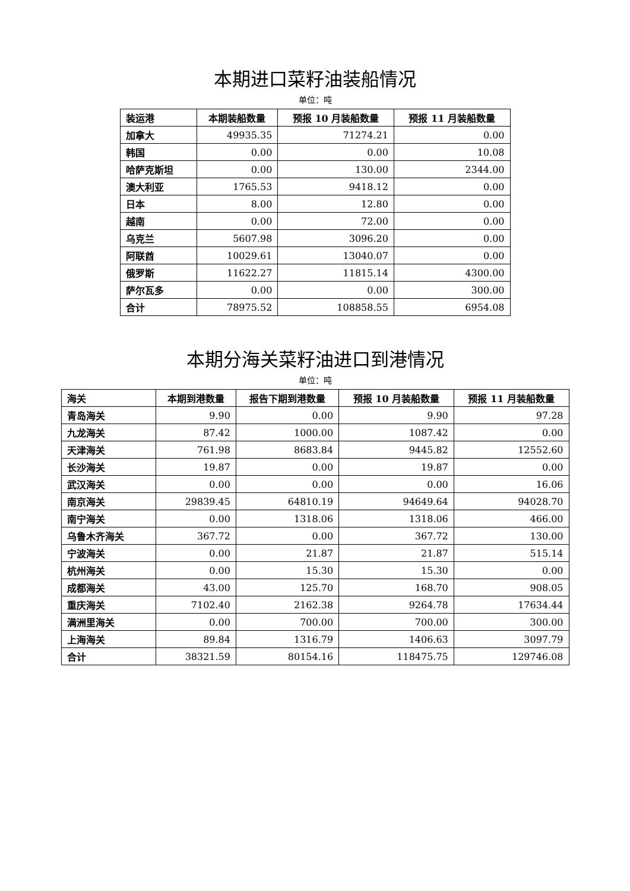本期进口菜籽油装船情况
单位：吨
| 装运港 | 本期装船数量 | 预报 10 月装船数量 | 预报 11 月装船数量 |
| --- | --- | --- | --- |
| 加拿大 | 49935.35 | 71274.21 | 0.00 |
| 韩国 | 0.00 | 0.00 | 10.08 |
| 哈萨克斯坦 | 0.00 | 130.00 | 2344.00 |
| 澳大利亚 | 1765.53 | 9418.12 | 0.00 |
| 日本 | 8.00 | 12.80 | 0.00 |
| 越南 | 0.00 | 72.00 | 0.00 |
| 乌克兰 | 5607.98 | 3096.20 | 0.00 |
| 阿联酋 | 10029.61 | 13040.07 | 0.00 |
| 俄罗斯 | 11622.27 | 11815.14 | 4300.00 |
| 萨尔瓦多 | 0.00 | 0.00 | 300.00 |
| 合计 | 78975.52 | 108858.55 | 6954.08 |
本期分海关菜籽油进口到港情况
单位：吨
| 海关 | 本期到港数量 | 报告下期到港数量 | 预报 10 月装船数量 | 预报 11 月装船数量 |
| --- | --- | --- | --- | --- |
| 青岛海关 | 9.90 | 0.00 | 9.90 | 97.28 |
| 九龙海关 | 87.42 | 1000.00 | 1087.42 | 0.00 |
| 天津海关 | 761.98 | 8683.84 | 9445.82 | 12552.60 |
| 长沙海关 | 19.87 | 0.00 | 19.87 | 0.00 |
| 武汉海关 | 0.00 | 0.00 | 0.00 | 16.06 |
| 南京海关 | 29839.45 | 64810.19 | 94649.64 | 94028.70 |
| 南宁海关 | 0.00 | 1318.06 | 1318.06 | 466.00 |
| 乌鲁木齐海关 | 367.72 | 0.00 | 367.72 | 130.00 |
| 宁波海关 | 0.00 | 21.87 | 21.87 | 515.14 |
| 杭州海关 | 0.00 | 15.30 | 15.30 | 0.00 |
| 成都海关 | 43.00 | 125.70 | 168.70 | 908.05 |
| 重庆海关 | 7102.40 | 2162.38 | 9264.78 | 17634.44 |
| 满洲里海关 | 0.00 | 700.00 | 700.00 | 300.00 |
| 上海海关 | 89.84 | 1316.79 | 1406.63 | 3097.79 |
| 合计 | 38321.59 | 80154.16 | 118475.75 | 129746.08 |